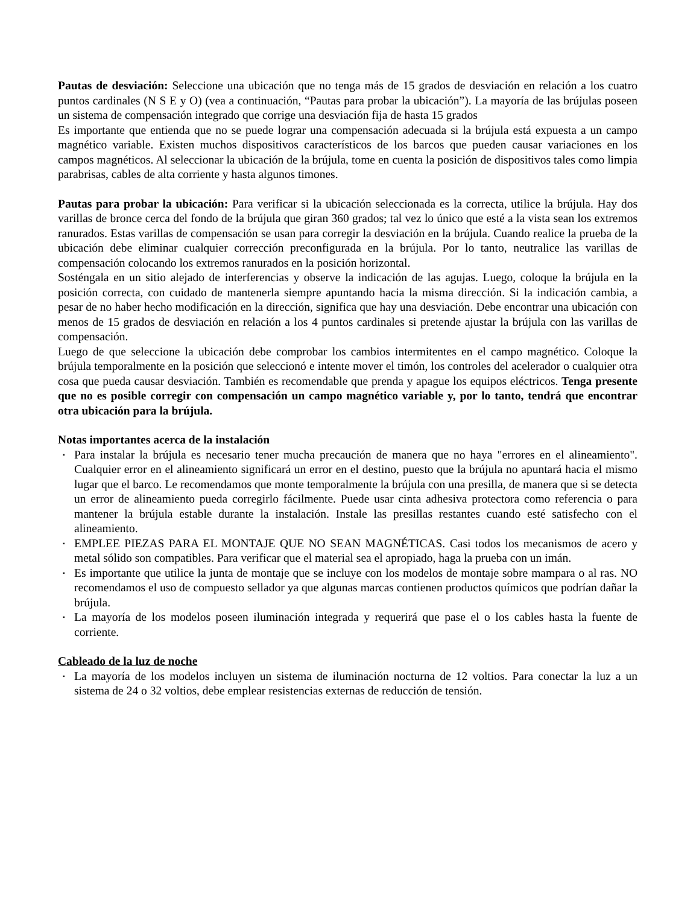Pautas de desviación: Seleccione una ubicación que no tenga más de 15 grados de desviación en relación a los cuatro puntos cardinales (N S E y O) (vea a continuación, “Pautas para probar la ubicación”). La mayoría de las brújulas poseen un sistema de compensación integrado que corrige una desviación fija de hasta 15 grados
Es importante que entienda que no se puede lograr una compensación adecuada si la brújula está expuesta a un campo magnético variable. Existen muchos dispositivos característicos de los barcos que pueden causar variaciones en los campos magnéticos. Al seleccionar la ubicación de la brújula, tome en cuenta la posición de dispositivos tales como limpia parabrisas, cables de alta corriente y hasta algunos timones.
Pautas para probar la ubicación: Para verificar si la ubicación seleccionada es la correcta, utilice la brújula. Hay dos varillas de bronce cerca del fondo de la brújula que giran 360 grados; tal vez lo único que esté a la vista sean los extremos ranurados. Estas varillas de compensación se usan para corregir la desviación en la brújula. Cuando realice la prueba de la ubicación debe eliminar cualquier corrección preconfigurada en la brújula. Por lo tanto, neutralice las varillas de compensación colocando los extremos ranurados en la posición horizontal.
Sosténgala en un sitio alejado de interferencias y observe la indicación de las agujas. Luego, coloque la brújula en la posición correcta, con cuidado de mantenerla siempre apuntando hacia la misma dirección. Si la indicación cambia, a pesar de no haber hecho modificación en la dirección, significa que hay una desviación. Debe encontrar una ubicación con menos de 15 grados de desviación en relación a los 4 puntos cardinales si pretende ajustar la brújula con las varillas de compensación.
Luego de que seleccione la ubicación debe comprobar los cambios intermitentes en el campo magnético. Coloque la brújula temporalmente en la posición que seleccionó e intente mover el timón, los controles del acelerador o cualquier otra cosa que pueda causar desviación. También es recomendable que prenda y apague los equipos eléctricos. Tenga presente que no es posible corregir con compensación un campo magnético variable y, por lo tanto, tendrá que encontrar otra ubicación para la brújula.
Notas importantes acerca de la instalación
▪ Para instalar la brújula es necesario tener mucha precaución de manera que no haya "errores en el alineamiento". Cualquier error en el alineamiento significará un error en el destino, puesto que la brújula no apuntará hacia el mismo lugar que el barco. Le recomendamos que monte temporalmente la brújula con una presilla, de manera que si se detecta un error de alineamiento pueda corregirlo fácilmente. Puede usar cinta adhesiva protectora como referencia o para mantener la brújula estable durante la instalación. Instale las presillas restantes cuando esté satisfecho con el alineamiento.
▪ EMPLEE PIEZAS PARA EL MONTAJE QUE NO SEAN MAGNÉTICAS. Casi todos los mecanismos de acero y metal sólido son compatibles. Para verificar que el material sea el apropiado, haga la prueba con un imán.
▪ Es importante que utilice la junta de montaje que se incluye con los modelos de montaje sobre mampara o al ras. NO recomendamos el uso de compuesto sellador ya que algunas marcas contienen productos químicos que podrían dañar la brújula.
▪ La mayoría de los modelos poseen iluminación integrada y requerirá que pase el o los cables hasta la fuente de corriente.
Cableado de la luz de noche
▪ La mayoría de los modelos incluyen un sistema de iluminación nocturna de 12 voltios. Para conectar la luz a un sistema de 24 o 32 voltios, debe emplear resistencias externas de reducción de tensión.